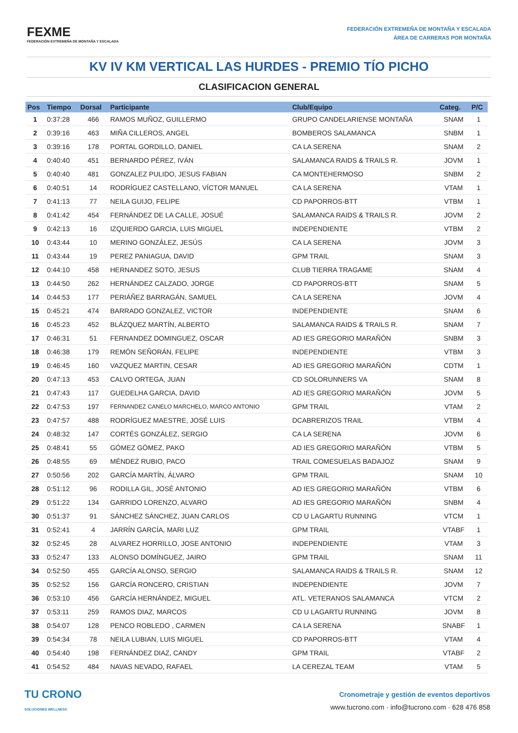FEXME
FEDERACIÓN EXTREMEÑA DE MONTAÑA Y ESCALADA
FEDERACIÓN EXTREMEÑA DE MONTAÑA Y ESCALADA
ÁREA DE CARRERAS POR MONTAÑA
KV IV KM VERTICAL LAS HURDES - PREMIO TÍO PICHO
CLASIFICACION GENERAL
| Pos | Tiempo | Dorsal | Participante | Club/Equipo | Categ. | P/C |
| --- | --- | --- | --- | --- | --- | --- |
| 1 | 0:37:28 | 466 | RAMOS MUÑOZ, GUILLERMO | GRUPO CANDELARIENSE MONTAÑA | SNAM | 1 |
| 2 | 0:39:16 | 463 | MIÑA CILLEROS, ANGEL | BOMBEROS SALAMANCA | SNBM | 1 |
| 3 | 0:39:16 | 178 | PORTAL GORDILLO, DANIEL | CA LA SERENA | SNAM | 2 |
| 4 | 0:40:40 | 451 | BERNARDO PÉREZ, IVÁN | SALAMANCA RAIDS & TRAILS R. | JOVM | 1 |
| 5 | 0:40:40 | 481 | GONZALEZ PULIDO, JESUS FABIAN | CA MONTEHERMOSO | SNBM | 2 |
| 6 | 0:40:51 | 14 | RODRÍGUEZ CASTELLANO, VÍCTOR MANUEL | CA LA SERENA | VTAM | 1 |
| 7 | 0:41:13 | 77 | NEILA GUIJO, FELIPE | CD PAPORROS-BTT | VTBM | 1 |
| 8 | 0:41:42 | 454 | FERNÁNDEZ DE LA CALLE, JOSUÉ | SALAMANCA RAIDS & TRAILS R. | JOVM | 2 |
| 9 | 0:42:13 | 16 | IZQUIERDO GARCIA, LUIS MIGUEL | INDEPENDIENTE | VTBM | 2 |
| 10 | 0:43:44 | 10 | MERINO GONZÁLEZ, JESÚS | CA LA SERENA | JOVM | 3 |
| 11 | 0:43:44 | 19 | PEREZ PANIAGUA, DAVID | GPM TRAIL | SNAM | 3 |
| 12 | 0:44:10 | 458 | HERNANDEZ SOTO, JESUS | CLUB TIERRA TRAGAME | SNAM | 4 |
| 13 | 0:44:50 | 262 | HERNÁNDEZ CALZADO, JORGE | CD PAPORROS-BTT | SNAM | 5 |
| 14 | 0:44:53 | 177 | PERIÁÑEZ BARRAGÁN, SAMUEL | CA LA SERENA | JOVM | 4 |
| 15 | 0:45:21 | 474 | BARRADO GONZALEZ, VICTOR | INDEPENDIENTE | SNAM | 6 |
| 16 | 0:45:23 | 452 | BLÁZQUEZ MARTÍN, ALBERTO | SALAMANCA RAIDS & TRAILS R. | SNAM | 7 |
| 17 | 0:46:31 | 51 | FERNANDEZ DOMINGUEZ, OSCAR | AD IES GREGORIO MARAÑÓN | SNBM | 3 |
| 18 | 0:46:38 | 179 | REMÓN SEÑORÁN, FELIPE | INDEPENDIENTE | VTBM | 3 |
| 19 | 0:46:45 | 160 | VAZQUEZ MARTIN, CESAR | AD IES GREGORIO MARAÑÓN | CDTM | 1 |
| 20 | 0:47:13 | 453 | CALVO ORTEGA, JUAN | CD SOLORUNNERS VA | SNAM | 8 |
| 21 | 0:47:43 | 117 | GUEDELHA GARCIA, DAVID | AD IES GREGORIO MARAÑÓN | JOVM | 5 |
| 22 | 0:47:53 | 197 | FERNANDEZ CANELO MARCHELO, MARCO ANTONIO | GPM TRAIL | VTAM | 2 |
| 23 | 0:47:57 | 488 | RODRÍGUEZ MAESTRE, JOSÉ LUIS | DCABRERIZOS TRAIL | VTBM | 4 |
| 24 | 0:48:32 | 147 | CORTÉS GONZÁLEZ, SERGIO | CA LA SERENA | JOVM | 6 |
| 25 | 0:48:41 | 55 | GÓMEZ GÓMEZ, PAKO | AD IES GREGORIO MARAÑÓN | VTBM | 5 |
| 26 | 0:48:55 | 69 | MÉNDEZ RUBIO, PACO | TRAIL COMESUELAS BADAJOZ | SNAM | 9 |
| 27 | 0:50:56 | 202 | GARCÍA MARTÍN, ÁLVARO | GPM TRAIL | SNAM | 10 |
| 28 | 0:51:12 | 96 | RODILLA GIL, JOSÉ ANTONIO | AD IES GREGORIO MARAÑÓN | VTBM | 6 |
| 29 | 0:51:22 | 134 | GARRIDO LORENZO, ALVARO | AD IES GREGORIO MARAÑÓN | SNBM | 4 |
| 30 | 0:51:37 | 91 | SÁNCHEZ SÁNCHEZ, JUAN CARLOS | CD U LAGARTU RUNNING | VTCM | 1 |
| 31 | 0:52:41 | 4 | JARRÍN GARCÍA, MARI LUZ | GPM TRAIL | VTABF | 1 |
| 32 | 0:52:45 | 28 | ALVAREZ HORRILLO, JOSE ANTONIO | INDEPENDIENTE | VTAM | 3 |
| 33 | 0:52:47 | 133 | ALONSO DOMÍNGUEZ, JAIRO | GPM TRAIL | SNAM | 11 |
| 34 | 0:52:50 | 455 | GARCÍA ALONSO, SERGIO | SALAMANCA RAIDS & TRAILS R. | SNAM | 12 |
| 35 | 0:52:52 | 156 | GARCÍA RONCERO, CRISTIAN | INDEPENDIENTE | JOVM | 7 |
| 36 | 0:53:10 | 456 | GARCÍA HERNÁNDEZ, MIGUEL | ATL. VETERANOS SALAMANCA | VTCM | 2 |
| 37 | 0:53:11 | 259 | RAMOS DIAZ, MARCOS | CD U LAGARTU RUNNING | JOVM | 8 |
| 38 | 0:54:07 | 128 | PENCO ROBLEDO , CARMEN | CA LA SERENA | SNABF | 1 |
| 39 | 0:54:34 | 78 | NEILA LUBIAN, LUIS MIGUEL | CD PAPORROS-BTT | VTAM | 4 |
| 40 | 0:54:40 | 198 | FERNÁNDEZ DIAZ, CANDY | GPM TRAIL | VTABF | 2 |
| 41 | 0:54:52 | 484 | NAVAS NEVADO, RAFAEL | LA CEREZAL TEAM | VTAM | 5 |
TU CRONO
SOLUCIONES WELLNESS
Cronometraje y gestión de eventos deportivos
www.tucrono.com · info@tucrono.com · 628 476 858